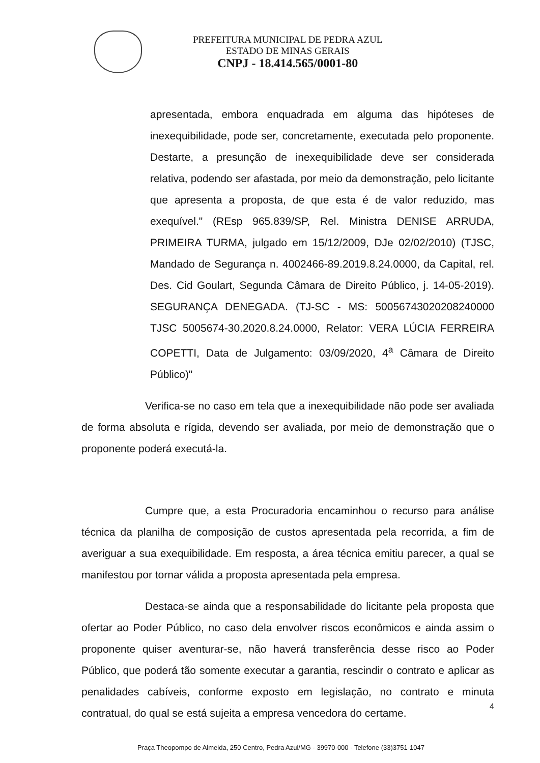PREFEITURA MUNICIPAL DE PEDRA AZUL
ESTADO DE MINAS GERAIS
CNPJ - 18.414.565/0001-80
apresentada, embora enquadrada em alguma das hipóteses de inexequibilidade, pode ser, concretamente, executada pelo proponente. Destarte, a presunção de inexequibilidade deve ser considerada relativa, podendo ser afastada, por meio da demonstração, pelo licitante que apresenta a proposta, de que esta é de valor reduzido, mas exequível." (REsp 965.839/SP, Rel. Ministra DENISE ARRUDA, PRIMEIRA TURMA, julgado em 15/12/2009, DJe 02/02/2010) (TJSC, Mandado de Segurança n. 4002466-89.2019.8.24.0000, da Capital, rel. Des. Cid Goulart, Segunda Câmara de Direito Público, j. 14-05-2019). SEGURANÇA DENEGADA. (TJ-SC - MS: 50056743020208240000 TJSC 5005674-30.2020.8.24.0000, Relator: VERA LÚCIA FERREIRA COPETTI, Data de Julgamento: 03/09/2020, 4<sup>a</sup> Câmara de Direito Público)"
Verifica-se no caso em tela que a inexequibilidade não pode ser avaliada de forma absoluta e rígida, devendo ser avaliada, por meio de demonstração que o proponente poderá executá-la.
Cumpre que, a esta Procuradoria encaminhou o recurso para análise técnica da planilha de composição de custos apresentada pela recorrida, a fim de averiguar a sua exequibilidade. Em resposta, a área técnica emitiu parecer, a qual se manifestou por tornar válida a proposta apresentada pela empresa.
Destaca-se ainda que a responsabilidade do licitante pela proposta que ofertar ao Poder Público, no caso dela envolver riscos econômicos e ainda assim o proponente quiser aventurar-se, não haverá transferência desse risco ao Poder Público, que poderá tão somente executar a garantia, rescindir o contrato e aplicar as penalidades cabíveis, conforme exposto em legislação, no contrato e minuta contratual, do qual se está sujeita a empresa vencedora do certame.
4
Praça Theopompo de Almeida, 250 Centro, Pedra Azul/MG - 39970-000 - Telefone (33)3751-1047